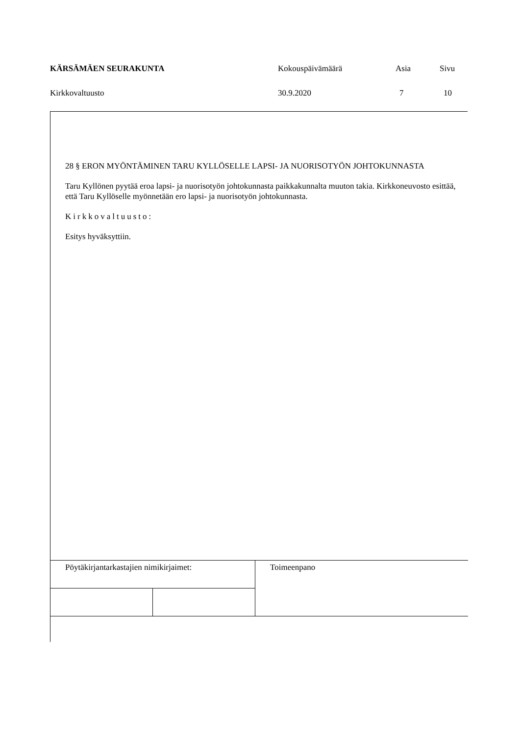| KÄRSÄMÄEN SEURAKUNTA | Kokouspäivämäärä | Asia | Sivu |
| Kirkkovaltuusto | 30.9.2020 | 7 | 10 |
28 § ERON MYÖNTÄMINEN TARU KYLLÖSELLE LAPSI- JA NUORISOTYÖN JOHTOKUNNASTA
Taru Kyllönen pyytää eroa lapsi- ja nuorisotyön johtokunnasta paikkakunnalta muuton takia. Kirkkoneuvosto esittää, että Taru Kyllöselle myönnetään ero lapsi- ja nuorisotyön johtokunnasta.
Kirkkovaltuusto:
Esitys hyväksyttiin.
| Pöytäkirjantarkastajien nimikirjaimet: | | Toimeenpano |